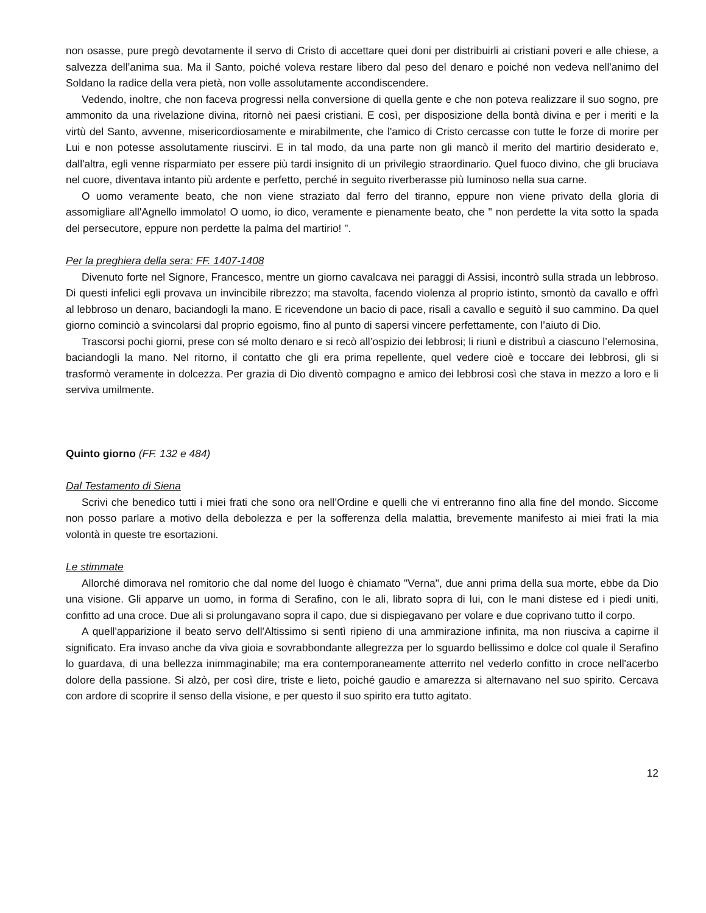non osasse, pure pregò devotamente il servo di Cristo di accettare quei doni per distribuirli ai cristiani poveri e alle chiese, a salvezza dell’anima sua. Ma il Santo, poiché voleva restare libero dal peso del denaro e poiché non vedeva nell'animo del Soldano la radice della vera pietà, non volle assolutamente accondiscendere.
Vedendo, inoltre, che non faceva progressi nella conversione di quella gente e che non poteva realizzare il suo sogno, pre ammonito da una rivelazione divina, ritornò nei paesi cristiani. E così, per disposizione della bontà divina e per i meriti e la virtù del Santo, avvenne, misericordiosamente e mirabilmente, che l'amico di Cristo cercasse con tutte le forze di morire per Lui e non potesse assolutamente riuscirvi. E in tal modo, da una parte non gli mancò il merito del martirio desiderato e, dall'altra, egli venne risparmiato per essere più tardi insignito di un privilegio straordinario. Quel fuoco divino, che gli bruciava nel cuore, diventava intanto più ardente e perfetto, perché in seguito riverberasse più luminoso nella sua carne.
O uomo veramente beato, che non viene straziato dal ferro del tiranno, eppure non viene privato della gloria di assomigliare all'Agnello immolato! O uomo, io dico, veramente e pienamente beato, che " non perdette la vita sotto la spada del persecutore, eppure non perdette la palma del martirio! ".
Per la preghiera della sera: FF. 1407-1408
Divenuto forte nel Signore, Francesco, mentre un giorno cavalcava nei paraggi di Assisi, incontrò sulla strada un lebbroso. Di questi infelici egli provava un invincibile ribrezzo; ma stavolta, facendo violenza al proprio istinto, smontò da cavallo e offrì al lebbroso un denaro, baciandogli la mano. E ricevendone un bacio di pace, risalì a cavallo e seguitò il suo cammino. Da quel giorno cominciò a svincolarsi dal proprio egoismo, fino al punto di sapersi vincere perfettamente, con l’aiuto di Dio.
Trascorsi pochi giorni, prese con sé molto denaro e si recò all’ospizio dei lebbrosi; li riunì e distribuì a ciascuno l’elemosina, baciandogli la mano. Nel ritorno, il contatto che gli era prima repellente, quel vedere cioè e toccare dei lebbrosi, gli si trasformò veramente in dolcezza. Per grazia di Dio diventò compagno e amico dei lebbrosi così che stava in mezzo a loro e li serviva umilmente.
Quinto giorno (FF. 132 e 484)
Dal Testamento di Siena
Scrivi che benedico tutti i miei frati che sono ora nell’Ordine e quelli che vi entreranno fino alla fine del mondo. Siccome non posso parlare a motivo della debolezza e per la sofferenza della malattia, brevemente manifesto ai miei frati la mia volontà in queste tre esortazioni.
Le stimmate
Allorché dimorava nel romitorio che dal nome del luogo è chiamato "Verna", due anni prima della sua morte, ebbe da Dio una visione. Gli apparve un uomo, in forma di Serafino, con le ali, librato sopra di lui, con le mani distese ed i piedi uniti, confitto ad una croce. Due ali si prolungavano sopra il capo, due si dispiegavano per volare e due coprivano tutto il corpo.
A quell'apparizione il beato servo dell'Altissimo si sentì ripieno di una ammirazione infinita, ma non riusciva a capirne il significato. Era invaso anche da viva gioia e sovrabbondante allegrezza per lo sguardo bellissimo e dolce col quale il Serafino lo guardava, di una bellezza inimmaginabile; ma era contemporaneamente atterrito nel vederlo confitto in croce nell'acerbo dolore della passione. Si alzò, per così dire, triste e lieto, poiché gaudio e amarezza si alternavano nel suo spirito. Cercava con ardore di scoprire il senso della visione, e per questo il suo spirito era tutto agitato.
12